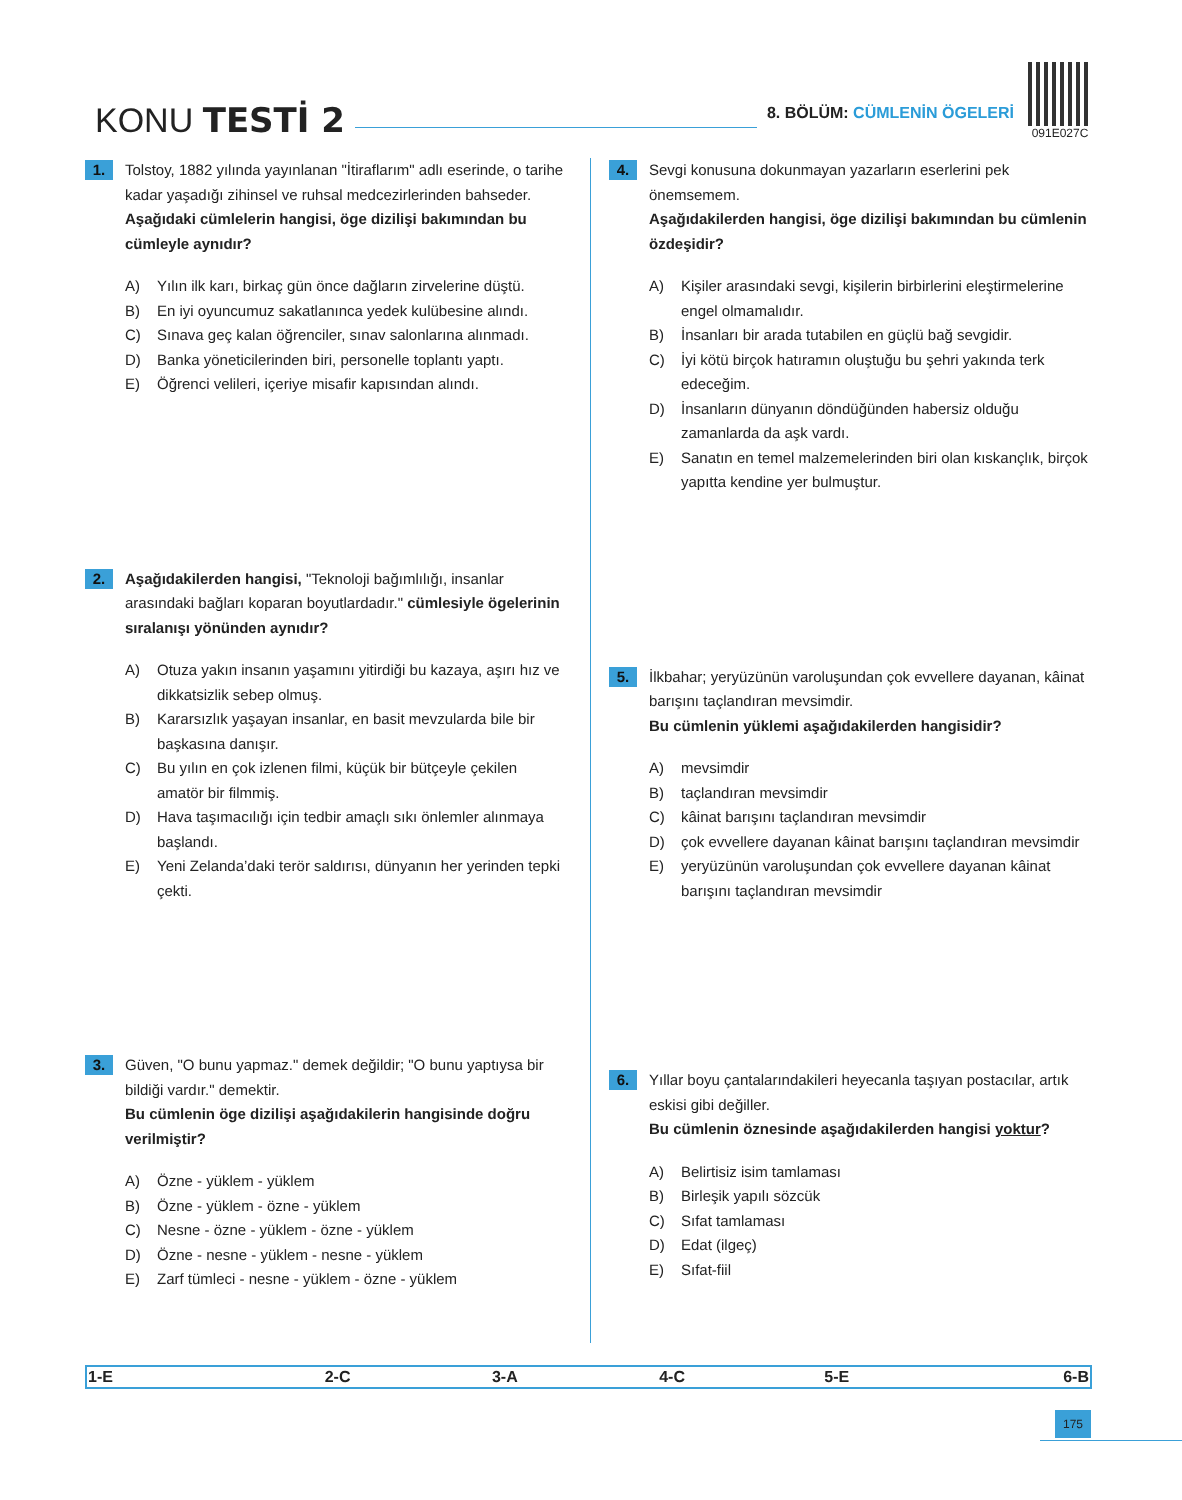KONU TESTİ 2
8. BÖLÜM: CÜMLENİN ÖGELERİ
091E027C
1.
Tolstoy, 1882 yılında yayınlanan "İtiraflarım" adlı eserinde, o tarihe kadar yaşadığı zihinsel ve ruhsal medcezirlerinden bahseder.
Aşağıdaki cümlelerin hangisi, öge dizilişi bakımından bu cümleyle aynıdır?
A) Yılın ilk karı, birkaç gün önce dağların zirvelerine düştü.
B) En iyi oyuncumuz sakatlanınca yedek kulübesine alındı.
C) Sınava geç kalan öğrenciler, sınav salonlarına alınmadı.
D) Banka yöneticilerinden biri, personelle toplantı yaptı.
E) Öğrenci velileri, içeriye misafir kapısından alındı.
2.
Aşağıdakilerden hangisi, "Teknoloji bağımlılığı, insanlar arasındaki bağları koparan boyutlardadır." cümlesiyle ögelerinin sıralanışı yönünden aynıdır?
A) Otuza yakın insanın yaşamını yitirdiği bu kazaya, aşırı hız ve dikkatsizlik sebep olmuş.
B) Kararsızlık yaşayan insanlar, en basit mevzularda bile bir başkasına danışır.
C) Bu yılın en çok izlenen filmi, küçük bir bütçeyle çekilen amatör bir filmmiş.
D) Hava taşımacılığı için tedbir amaçlı sıkı önlemler alınmaya başlandı.
E) Yeni Zelanda’daki terör saldırısı, dünyanın her yerinden tepki çekti.
3.
Güven, "O bunu yapmaz." demek değildir; "O bunu yaptıysa bir bildiği vardır." demektir.
Bu cümlenin öge dizilişi aşağıdakilerin hangisinde doğru verilmiştir?
A) Özne - yüklem - yüklem
B) Özne - yüklem - özne - yüklem
C) Nesne - özne - yüklem - özne - yüklem
D) Özne - nesne - yüklem - nesne - yüklem
E) Zarf tümleci - nesne - yüklem - özne - yüklem
4.
Sevgi konusuna dokunmayan yazarların eserlerini pek önemsemem.
Aşağıdakilerden hangisi, öge dizilişi bakımından bu cümlenin özdeşidir?
A) Kişiler arasındaki sevgi, kişilerin birbirlerini eleştirmelerine engel olmamalıdır.
B) İnsanları bir arada tutabilen en güçlü bağ sevgidir.
C) İyi kötü birçok hatıramın oluştuğu bu şehri yakında terk edeceğim.
D) İnsanların dünyanın döndüğünden habersiz olduğu zamanlarda da aşk vardı.
E) Sanatın en temel malzemelerinden biri olan kıskançlık, birçok yapıtta kendine yer bulmuştur.
5.
İlkbahar; yeryüzünün varoluşundan çok evvellere dayanan, kâinat barışını taçlandıran mevsimdir.
Bu cümlenin yüklemi aşağıdakilerden hangisidir?
A) mevsimdir
B) taçlandıran mevsimdir
C) kâinat barışını taçlandıran mevsimdir
D) çok evvellere dayanan kâinat barışını taçlandıran mevsimdir
E) yeryüzünün varoluşundan çok evvellere dayanan kâinat barışını taçlandıran mevsimdir
6.
Yıllar boyu çantalarındakileri heyecanla taşıyan postacılar, artık eskisi gibi değiller.
Bu cümlenin öznesinde aşağıdakilerden hangisi yoktur?
A) Belirtisiz isim tamlaması
B) Birleşik yapılı sözcük
C) Sıfat tamlaması
D) Edat (ilgeç)
E) Sıfat-fiil
| 1-E | 2-C | 3-A | 4-C | 5-E | 6-B |
175